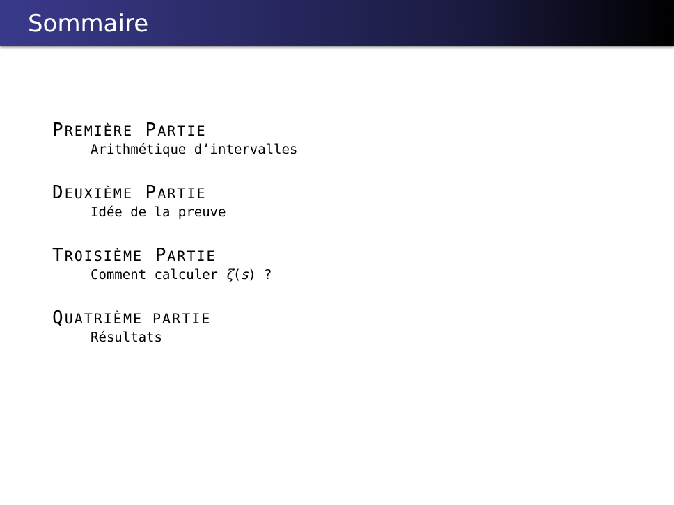Sommaire
PREMIÈRE PARTIE
Arithmétique d’intervalles
DEUXIÈME PARTIE
Idée de la preuve
TROISIÈME PARTIE
Comment calculer ζ(s) ?
QUATRIÈME PARTIE
Résultats